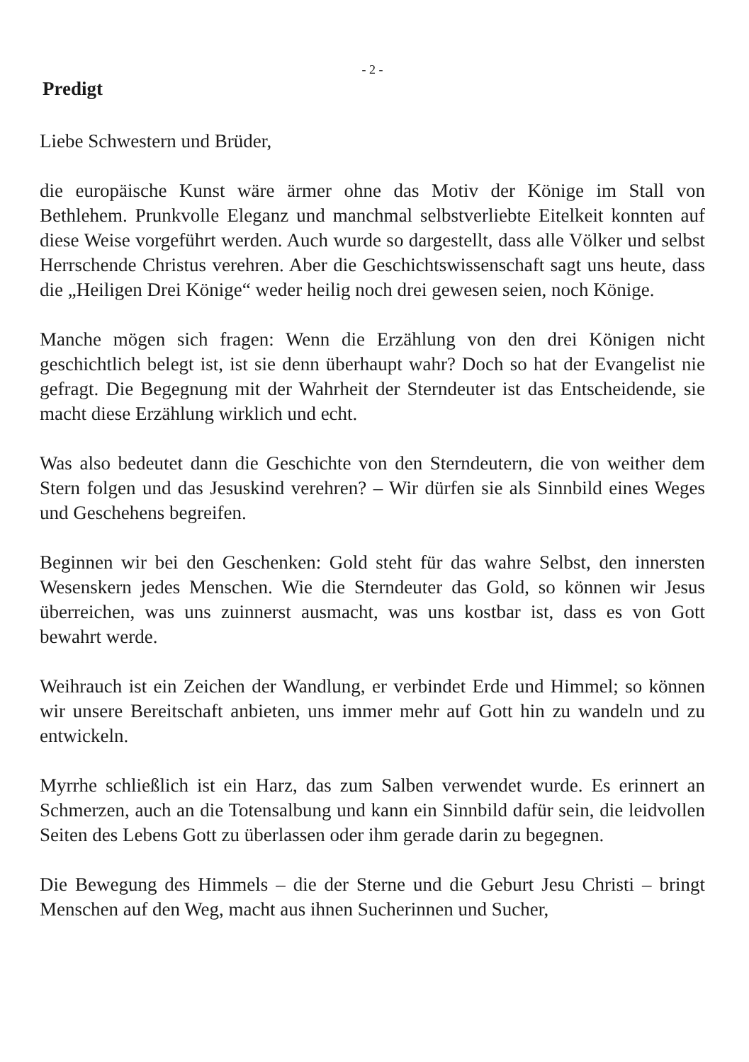- 2 -
Predigt
Liebe Schwestern und Brüder,
die europäische Kunst wäre ärmer ohne das Motiv der Könige im Stall von Bethlehem. Prunkvolle Eleganz und manchmal selbstverliebte Eitelkeit konnten auf diese Weise vorgeführt werden. Auch wurde so dargestellt, dass alle Völker und selbst Herrschende Christus verehren. Aber die Geschichtswissenschaft sagt uns heute, dass die „Heiligen Drei Könige“ weder heilig noch drei gewesen seien, noch Könige.
Manche mögen sich fragen: Wenn die Erzählung von den drei Königen nicht geschichtlich belegt ist, ist sie denn überhaupt wahr? Doch so hat der Evangelist nie gefragt. Die Begegnung mit der Wahrheit der Sterndeuter ist das Entscheidende, sie macht diese Erzählung wirklich und echt.
Was also bedeutet dann die Geschichte von den Sterndeutern, die von weither dem Stern folgen und das Jesuskind verehren? – Wir dürfen sie als Sinnbild eines Weges und Geschehens begreifen.
Beginnen wir bei den Geschenken: Gold steht für das wahre Selbst, den innersten Wesenskern jedes Menschen. Wie die Sterndeuter das Gold, so können wir Jesus überreichen, was uns zuinnerst ausmacht, was uns kostbar ist, dass es von Gott bewahrt werde.
Weihrauch ist ein Zeichen der Wandlung, er verbindet Erde und Himmel; so können wir unsere Bereitschaft anbieten, uns immer mehr auf Gott hin zu wandeln und zu entwickeln.
Myrrhe schließlich ist ein Harz, das zum Salben verwendet wurde. Es erinnert an Schmerzen, auch an die Totensalbung und kann ein Sinnbild dafür sein, die leidvollen Seiten des Lebens Gott zu überlassen oder ihm gerade darin zu begegnen.
Die Bewegung des Himmels – die der Sterne und die Geburt Jesu Christi – bringt Menschen auf den Weg, macht aus ihnen Sucherinnen und Sucher,